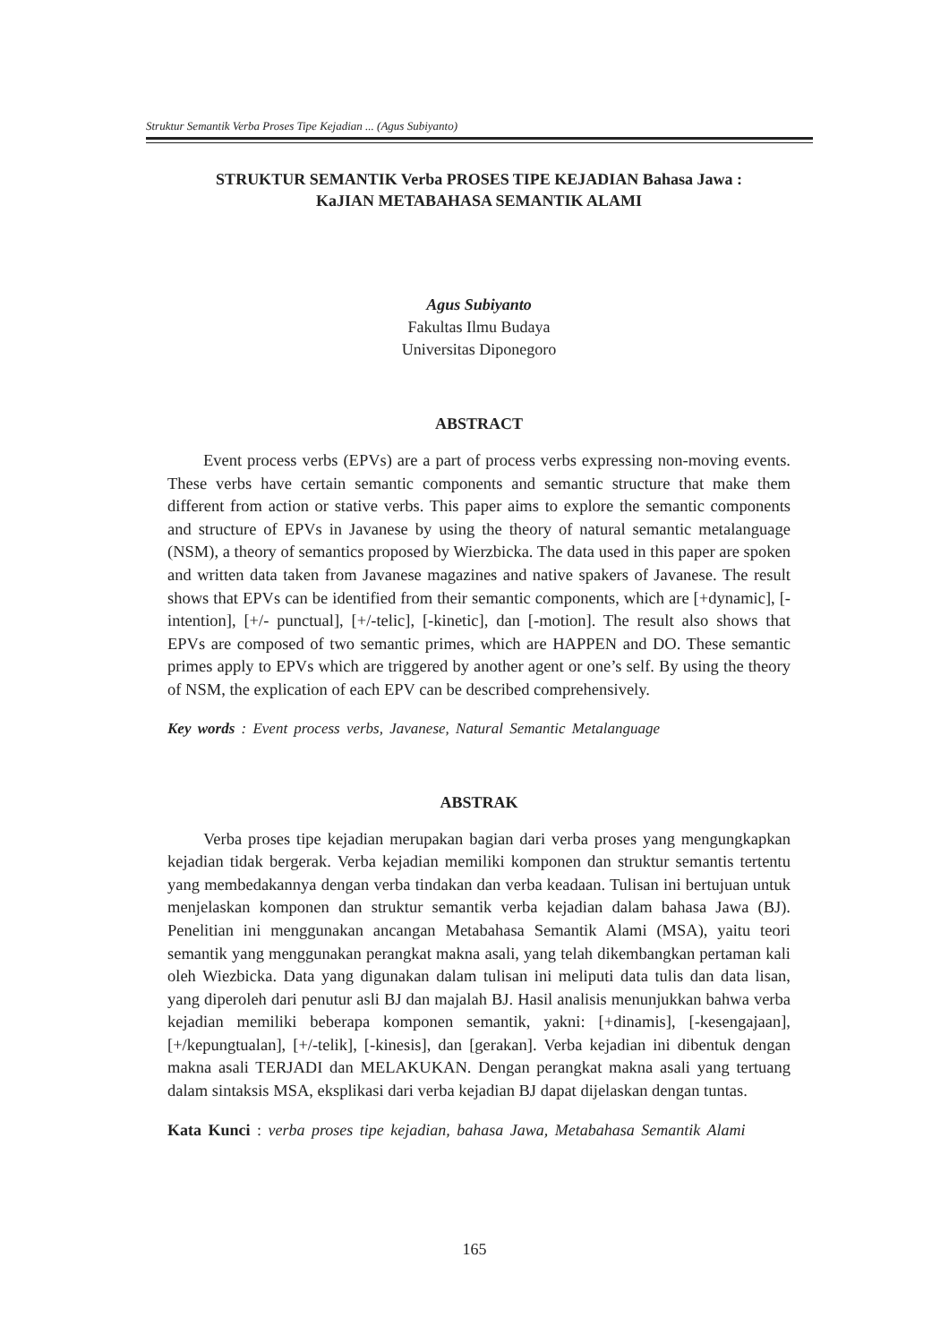Struktur Semantik Verba Proses Tipe Kejadian ... (Agus Subiyanto)
STRUKTUR SEMANTIK Verba PROSES TIPE KEJADIAN Bahasa Jawa :
KaJIAN METABAHASA SEMANTIK ALAMI
Agus Subiyanto
Fakultas Ilmu Budaya
Universitas Diponegoro
ABSTRACT
Event process verbs (EPVs) are a part of process verbs expressing non-moving events. These verbs have certain semantic components and semantic structure that make them different from action or stative verbs. This paper aims to explore the semantic components and structure of EPVs in Javanese by using the theory of natural semantic metalanguage (NSM), a theory of semantics proposed by Wierzbicka. The data used in this paper are spoken and written data taken from Javanese magazines and native spakers of Javanese. The result shows that EPVs can be identified from their semantic components, which are [+dynamic], [-intention], [+/- punctual], [+/-telic], [-kinetic], dan [-motion]. The result also shows that EPVs are composed of two semantic primes, which are HAPPEN and DO. These semantic primes apply to EPVs which are triggered by another agent or one’s self. By using the theory of NSM, the explication of each EPV can be described comprehensively.
Key words : Event process verbs, Javanese, Natural Semantic Metalanguage
ABSTRAK
Verba proses tipe kejadian merupakan bagian dari verba proses yang mengungkapkan kejadian tidak bergerak. Verba kejadian memiliki komponen dan struktur semantis tertentu yang membedakannya dengan verba tindakan dan verba keadaan. Tulisan ini bertujuan untuk menjelaskan komponen dan struktur semantik verba kejadian dalam bahasa Jawa (BJ). Penelitian ini menggunakan ancangan Metabahasa Semantik Alami (MSA), yaitu teori semantik yang menggunakan perangkat makna asali, yang telah dikembangkan pertaman kali oleh Wiezbicka. Data yang digunakan dalam tulisan ini meliputi data tulis dan data lisan, yang diperoleh dari penutur asli BJ dan majalah BJ. Hasil analisis menunjukkan bahwa verba kejadian memiliki beberapa komponen semantik, yakni: [+dinamis], [-kesengajaan], [+/kepungtualan], [+/-telik], [-kinesis], dan [gerakan]. Verba kejadian ini dibentuk dengan makna asali TERJADI dan MELAKUKAN. Dengan perangkat makna asali yang tertuang dalam sintaksis MSA, eksplikasi dari verba kejadian BJ dapat dijelaskan dengan tuntas.
Kata Kunci : verba proses tipe kejadian, bahasa Jawa, Metabahasa Semantik Alami
165